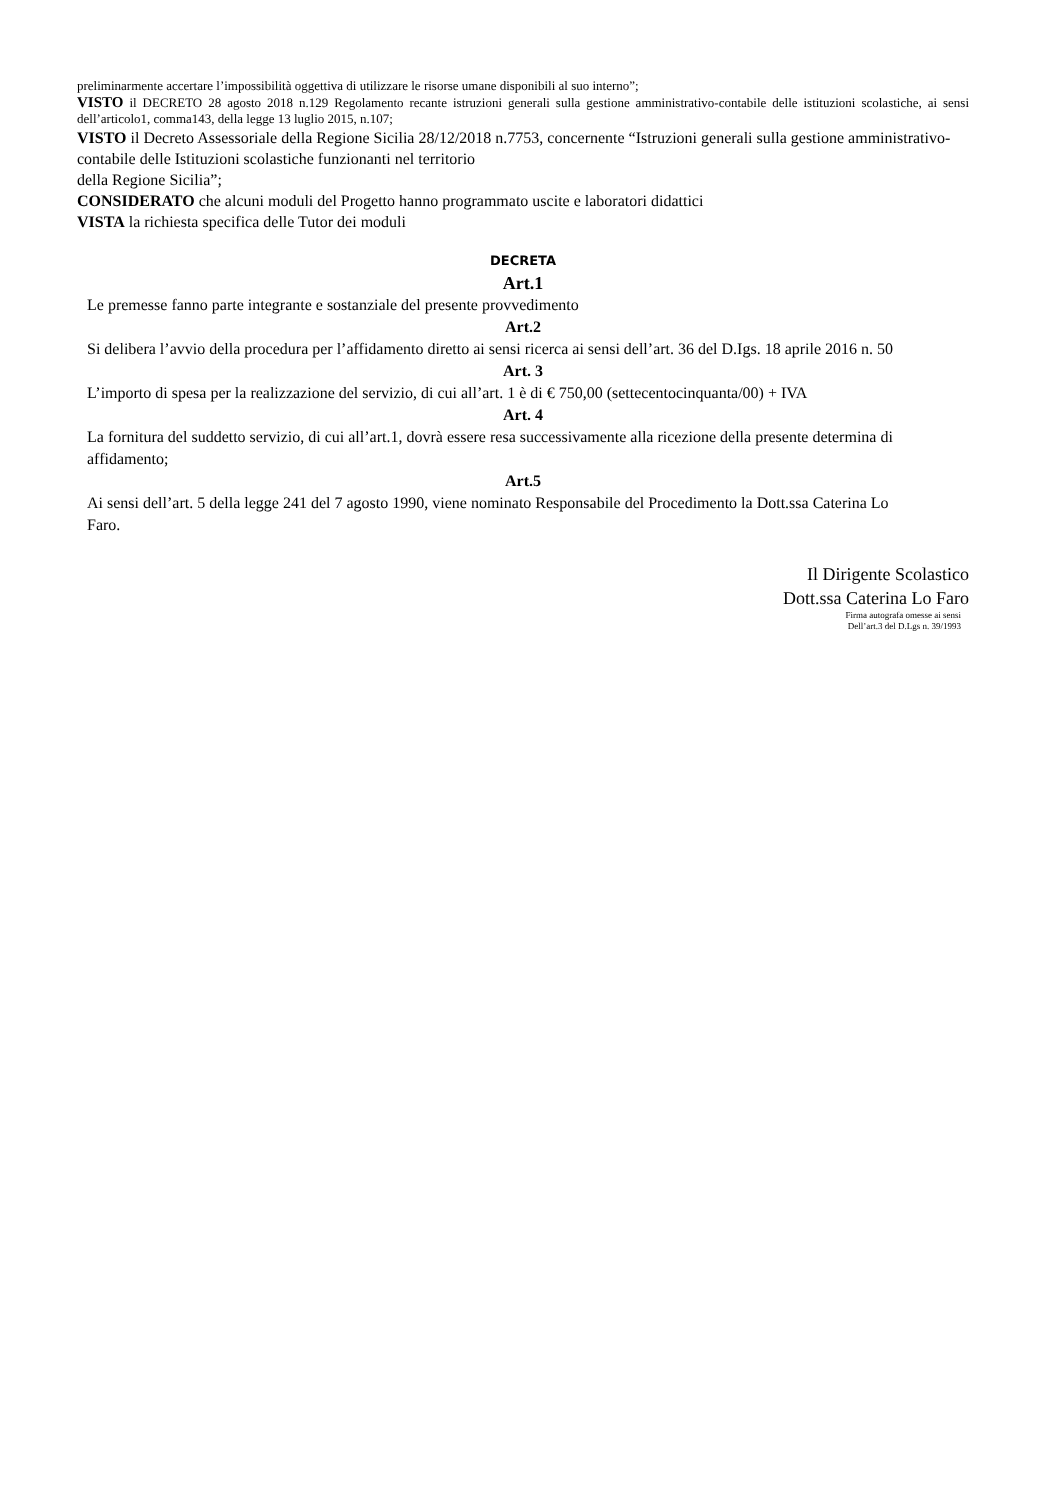preliminarmente accertare l’impossibilità oggettiva di utilizzare le risorse umane disponibili al suo interno”;
VISTO il DECRETO 28 agosto 2018 n.129 Regolamento recante istruzioni generali sulla gestione amministrativo-contabile delle istituzioni scolastiche, ai sensi dell’articolo1, comma143, della legge 13 luglio 2015, n.107;
VISTO il Decreto Assessoriale della Regione Sicilia 28/12/2018 n.7753, concernente “Istruzioni generali sulla gestione amministrativo-contabile delle Istituzioni scolastiche funzionanti nel territorio
della Regione Sicilia”;
CONSIDERATO che alcuni moduli del Progetto hanno programmato uscite e laboratori didattici
VISTA la richiesta specifica delle Tutor dei moduli
DECRETA
Art.1
Le premesse fanno parte integrante e sostanziale del presente provvedimento
Art.2
Si delibera l’avvio della procedura per l’affidamento diretto ai sensi ricerca ai sensi dell’art. 36 del D.Igs. 18 aprile 2016 n. 50
Art. 3
L’importo di spesa per la realizzazione del servizio, di cui all’art. 1 è di € 750,00 (settecentocinquanta/00) + IVA
Art. 4
La fornitura del suddetto servizio, di cui all’art.1, dovrà essere resa successivamente alla ricezione della presente determina di affidamento;
Art.5
Ai sensi dell’art. 5 della legge 241 del 7 agosto 1990, viene nominato Responsabile del Procedimento la Dott.ssa Caterina Lo Faro.
Il Dirigente Scolastico
Dott.ssa Caterina Lo Faro
Firma autografa omesse ai sensi
Dell’art.3 del D.Lgs n. 39/1993